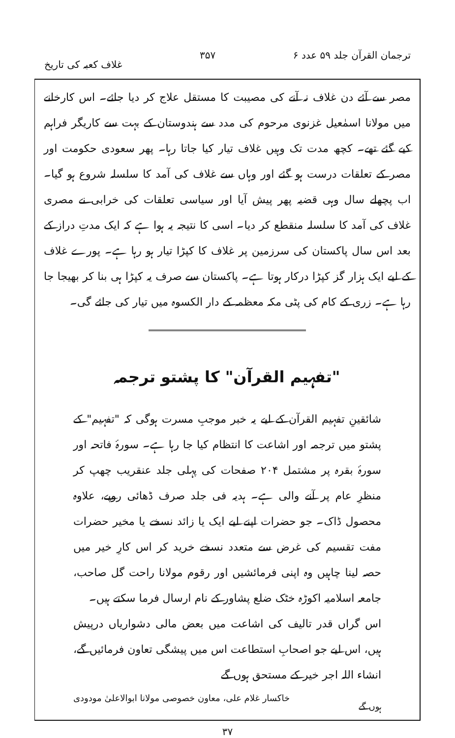ترجمان القرآن جلد ۵۹ عدد ۶ ۳۵۷ غلاف کعبہ کی تاریخ
مصر سے آئے دن غلاف نہ آنے کی مصیبت کا مستقل علاج کر دیا جائے۔ اس کارخانے میں مولانا اسمٰعیل غزنوی مرحوم کی مدد سے ہندوستان کے بہت سے کاریگر فراہم کیے گئے تھے۔ کچھ مدت تک وہیں غلاف تیار کیا جاتا رہا۔ پھر سعودی حکومت اور مصر کے تعلقات درست ہو گئے اور وہاں سے غلاف کی آمد کا سلسلہ شروع ہو گیا۔ اب پچھلے سال وہی قضیہ پھر پیش آیا اور سیاسی تعلقات کی خرابی نے مصری غلاف کی آمد کا سلسلہ منقطع کر دیا۔ اسی کا نتیجہ یہ ہوا ہے کہ ایک مدتِ دراز کے بعد اس سال پاکستان کی سرزمین پر غلاف کا کپڑا تیار ہو رہا ہے۔ پورے غلاف کے لیے ایک ہزار گز کپڑا درکار ہوتا ہے۔ پاکستان سے صرف یہ کپڑا ہی بنا کر بھیجا جا رہا ہے۔ زری کے کام کی پٹی مکہ معظمہ کے دار الکسوہ میں تیار کی جائے گی۔
"تفہیم القرآن" کا پشتو ترجمہ
شائقینِ تفہیم القرآن کے لیے یہ خبر موجبِ مسرت ہوگی کہ "تفہیم" کے پشتو میں ترجمہ اور اشاعت کا انتظام کیا جا رہا ہے۔ سورۂ فاتحہ اور سورۂ بقرہ پر مشتمل ۲۰۴ صفحات کی پہلی جلد عنقریب چھپ کر منظرِ عام پر آنے والی ہے۔ ہدیہ فی جلد صرف ڈھائی روپے، علاوہ محصول ڈاک۔ جو حضرات اپنے لیے ایک یا زائد نسخے یا مخیر حضرات مفت تقسیم کی غرض سے متعدد نسخے خرید کر اس کارِ خیر میں حصہ لینا چاہیں وہ اپنی فرمائشیں اور رقوم مولانا راحت گل صاحب، جامعہ اسلامیہ اکوڑہ خٹک ضلع پشاور کے نام ارسال فرما سکتے ہیں۔
اس گراں قدر تالیف کی اشاعت میں بعض مالی دشواریاں درپیش ہیں، اس لیے جو اصحابِ استطاعت اس میں پیشگی تعاون فرمائیں گے، انشاء اللہ اجر خیر کے مستحق ہوں گے
ہوں گے خاکسار غلام علی، معاون خصوصی مولانا ابوالاعلیٰ مودودی
۳۷